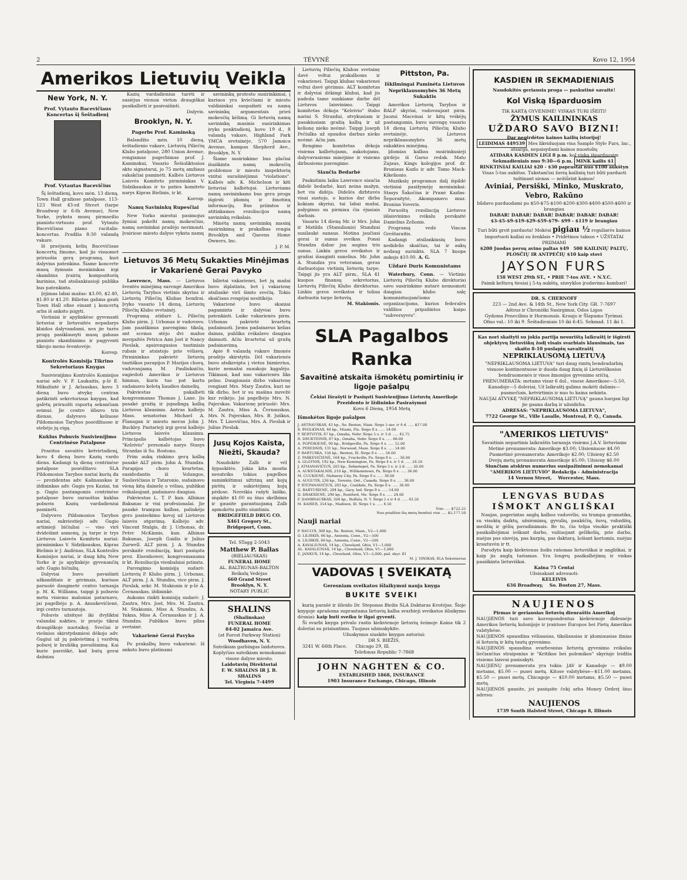2 TĖVYNĖ Kovo 12, 1954
Amerikos Lietuvių Veikla
New York, N. Y.
Prof. Vytauto Bacevičiaus Koncertas šį Šeštadienį
Prof. Vytautas Bacevičius
Šį šeštadienį, kovo mėn. 13 dieną, Town Hall gražiose patalpose, 113-123 West 43-rd Street (tarpe Broadway ir 6-th Avenue), New Yorke, įvyksta musų pirmaeilio pianisto-virtuozo prof. Vytauto Bacevičiaus piano racitalis-koncertas. Pradžia 8:30 valandą vakare.
Iš praėjusių kelių Bacevičiaus koncertų žinome, kad jis visuomet priruošia gerą programą, kuri dalyvius patenkina. Šiame koncerte musų žymusis menininkas irgi skambins įvairių kompozitorių kurinius, tad atsilankiusioji publika bus patenkinta.
Įėjimas labai mažas: $3.00, $2.40, $1.80 ir $1.20. Bilietus galima gauti Town Hall ofise einant į koncertą arba iš anksto įsigyti.
Vietiniai ir apylinkėse gyvenanti lietuviai ir lietuvaitės nepadarys klaidos dalyvaudami, nes jie turės progą pasiklausyti musų gabaus pianisto skambinimo ir pagyventi tikrojo meno šventovėje.
Koresp.
Kontrolės Komisija Tikrino Sekretoriaus Knygas
Susivienijimo Kontrolės Komisijos nariai adv. V. F. Laukaitis, p-lė E. Mikužiutė ir J. Arlauskas, kovo 3 dieną buvo atvykę centran patikrinti sekretoriaus knygas, kad galėtų priruošti raportą sekančiam seimui. Jie centre išbuvo tris dienas, dalyvavo keliuose Pildomosios Tarybos posėdžiuose ir stebėjo jų eigą.
Kuklus Pobuvis Susivienijimo Centrinėse Patalpose
Praeitos savaitės ketvirtadienį, kovo 4 dieną buvo Kazių vardo diena. Kadangi tą dieną centrinėse patalpose posėdžiavo SLA Pildomosios Tarybos nariai kurių du — prezidentas adv. Kalinauskas ir iždininkas adv. Gugis yra Kaziai, tai p. Gugio pastangomis centrinėse patalpose buvo suruoštas kuklus pobuvis Kazių vardadieniui paminėti.
Dalyvavo Pildomosios Tarybos nariai, sukviestieji adv. Gugio artimieji bičiuliai — viso virš dvidešimt asmenų, jų tarpe ir trys Lietuvos Laisvės Komiteto nariai: pirmininkas V. Sidzikauskas, Kipras Bielinis ir J. Audėnas, SLA Kontrolės Komisijos nariai, ir daug kitų New Yorke ir jo apylinkėje gyvenančių adv. Gugio bičiulių.
Dalyviai buvo pavaišinti užkandžiais ir gėrimais, kuriuos paruošė daugmetė centro tarnauja p. M. K. Williams, taipgi ji pobuvio metu visiems maloniai patarnavo, jai pagelbėjo p. A. Anuskevičienė, irgi centro tarnautoja.
Pobuvis užsitęsė iki dvyliktai valandai nakties, ir praėjo tikrai draugiškoje nuotaikoj. Svečiai ir viešnios skirstydamiesi dėkojo adv. Gugiui už jų pakvietimą į vardvių pobuvį ir brolišką pavaišinimą. Kai kurie pareiškė, kad butų gerai dažniau
Kazių vardadienius turėti ir susiėjus vienon vieton draugiškai pasikalbėti ir pasivaišinti.
Dalyvis.
Brooklyn, N. Y.
Pagerbs Prof. Kaminską
Balandžio mėn. 10 dieną, šeštadienio vakare, Lietuvių Piliečių Klubo patalpose, 280 Union Avenue, rengiamas pagerbimas prof. J. Kaminskui, Vasario Šešioliktosios akto signatarui, jo 75 metų amžiaus sukakčiai paminėti. Kalbės Lietuvos Laisvės Komiteto pirmininkas V. Sidzikauskas ir to paties komiteto narys Kipras Bielinis, ir kt.
Koresp.
Namų Savininkų Rupesčiai
New Yorko miestui pasimojus žymiai pakelti namų mokesčius, namų savininkai pradėjo nerimauti. Įvairiose miesto dalyse vyksta namų
savininkų protesto susirinkimai, į kuriuos yra kviečiami ir miesto valdininkai suspažinti su namų savininkų argumentais prieš mokesčių kėlimą. Gi lietuvių namų savininkų masinis susirinkimas įvyks penktadienį, kovo 19 d., 8 valandą vakare, Highland Park YMCA svetainėje, 570 Jamaica Avenue, kampas Shepherd Ave., Brooklyn, N. Y.
Šiame susirinkime bus plačiai išaiškinta namų mokesčių problemos ir miesto inspektorių vizitai surašinėjimui "violations". Kalbės adv. K. Michelson ir kiti lietuviai kalbėtojai. Lietuviams namų savininkams bus gera proga išgirsti įdomių ir žinotinų informacijų. Bus priimtos ir atitinkamos rezoliucijos namų savininkų reikalais.
Minėtą namų savininkų masinį susirinkimą ir prakalbas rengia Brooklyn and Queens Home Owners, Inc.
J. P. M.
Lietuvos 36 Metų Sukakties Minėjimas ir Vakarienė Gerai Pavyko
Lawrence, Mass. — Lietuvos šventės minėjimą surengė Amerikos Lietuvių Tarybos vietinis skyrius ir Lietuvių Piliečių Klubas bendrai. Įvyko vasario 14 dieną, Lietuvių Piliečių Klubo svetainėj.
Programą atidarė L. Piliečių Klubo pirm. J. Urbonas ir vadovavo. Jam paaiškinus parengimo tikslą, ant scenos atėjo dvi mažos mergaitės Petrica Ann Jost ir Nancy Pieslak, apsirengusios tautiniais rubais ir atsistojo prie vėliavų. Pirmininkas pakvietė lietuvių tautiškos parapijos P. Marijos chorą, vadovaujamą M. Pauliukaičio, sugiedoti Amerikos ir Lietuvos himnus, kuris tuo pat kartu sudainavo keletą liaudies dainelių.
Pakviestas pakalbėti kongresmanas Thomas J. Lane. Jis pasakė gražią ir įspudingą kalbą Lietuvos klausimu. Antras kalbėjo Mass. senatorius Michael A. Flanagan ir miesto meras John J. Buckley. Pastarieji irgi gerai kalbėjo Lietuvos laisvės klausimu. Principalis kalbėtojas buvo "Keleivio" personalo narys Stasys Strazdas iš So. Bostono.
Prim aukų rinkimo gerą kalbą pasakė ALT pirm. John A. Stundza. Parapijos choro kvartetas, susidedantis iš Volungos, Suslavičiaus ir Tataronio, sudainavo vieną kitą dainelę o vėliau, publikai reikalaujant, padainavo daugiau.
Pakviestas L. T. P. kun. Albinas Bakunas ir visi profesionalai. Jie pasakė trumpas kalbas, palinkėjo gero pasisekimo kovoj už Lietuvos laisvės atgavimą. Kalbėjo adv. Vincent Stulgis, dr. J. Urbonas, dr. Peter McKinnis, kun. Albinas Bakunas, Joseph Gaidis ir Julius Zurwell. ALT pirm. J. A. Stundza perskaitė rezoliuciją, kuri pasiųsta prez. Eisenhower, kongresmanams ir kt. Rezoliucija vienbalsiai priimta.
Parengimo komisiją sudarė: Lietuvių P. Klubo pirm. J. Urbonas, ALT pirm. J. A. Stundza, vice pirm. J. Pieslak, sekr. M. Stakionis ir p-lė A. Černauskas, iždininkė.
Aukoms rinkti komisiją sudarė: J. Zautra, Mrs. Jost, Mrs. M. Zautra, M. Stakionis, Miss A. Stundza, A. Yukna, Miss A. Černauskas ir J. A. Stundza. Publikos buvo pilna svetainė.
Vakarienė Gerai Pavyko
Po prakalbų buvo vakarienė. Iš anksto buvo platinami
bilietai vakarienei, bet jų mažai buvo išplatinta, bet į vakarienę atsilankė virš šimto svečių. Tokio skaičiaus rengėjai nesitikėjo.
Vakarienė buvo skaniai pagaminta ir dalyviai buvo patenkinti. Laike vakarienės pirm. Urbonas pakvietė kvartetą padainuoti. Jiems padainavus kelias dainas, publika reikalavo daugiau dainuoti. Ačiu kvartetui už gražų padainavimą.
Apie 8 valandą vakare žmonės pradėjo skirstytis. Dėl vakarienės buvo atsikreipta į vietos biznierius, kurie nemažai suaukojo kągalėjo. Tikimasi, kad nuo vakarienės liks pelno. Daugiausia dirbo vakarienę rengiant Mrs. Mary Zautra, kuri ne tik dirbo, bet ir su mašina nuvežė kur reikėjo. Jai pagelbėjo Mrs. N. Pajerskas. Vakarienę priruošė: Mrs. M. Zautra, Miss A. Černauskas, Mrs. N. Pajerskas, Mrs. B. Juškus, Mrs. T. Lisevičius, Mrs. A. Pieslak ir Julius Pieslak.
Jusų Kojos Kaista, Niežti, Skauda?
Naudokite Zalb ir vėl šypsokitės. Jokia kita mostis nesuteiks tokios pagelbos sumінkštimui užtrinų ant kojų pirštų ir sukietėjimų kojų pėdose. Nereikia rašyti laiško, siųskite $1.00 su šiuo skelbimu ir gausite garantuojamą Zalb apmokėtu pašto siuntiniu.
BRIDGEFIELD DRUG CO.
X461 Gregory St.,
Bridgeport, Conn.
Tel. STagg 2-5043
Matthew P. Ballas
(BIELIAUSKAS)
FUNERAL HOME
AL. BALTRUNAS-BALTON
Reikalų Vedėjas
660 Grand Street
Brooklyn, N. Y.
NOTARY PUBLIC
SHALINS
(Shalinskas)
FUNERAL HOME
84-02 Jamaica Ave.
(at Forest Parkway Station)
Woodhaven, N. Y.
Suteikiam garbingas laidotuves. Koplyčias suteikiam nemokamai visose dalyse miesto.
Laidotuvių Direktoriai
F. W. SHALINS IR J. B. SHALINS
Tel. Virginia 7-4499
Lietuvių Piliečių Klubas svetainę davė veltui prakalboms ir vakarienei. Taipgi klubas vakarienei veltui davė gėrimus. ALT komitetas ir dalyviai dėkingi klubui, kad jis padeda tame sunkiame darbe dėl Lietuvos laisvinimo. Taipgi komitetas dėkoja "Keleivio" štabo nariui S. Strazdui, atvykusiam ir pasakiusiam gražią kalbą ir už kelionę nieko neėmė. Taipgi Joseph Pečiulka už spaudos darbus nieko neėmė. Ačiu jam.
Rengimo komitetas dėkoja visiems kalbėtojams, aukotojams, dalyvavusiems minėjime ir visiems dirbusiems parengime.
Siaučia Bedarbė
Paskutiniu laiku Lawrence siaučia didelė bedarbė, kuri neina mažyn, bet vis didėja. Didelės dirbtuvės visai sustojo, o kurios dar dirba kokiam skyriui, tai labai mažai, palyginus su pirmiau čia ėjusiais darbais.
Vasario 14 dieną Mr. ir Mrs. John ir Matilda (Stanulionis) Stundzai susilaukė sunaus. Motina jaučiasi gerai ir sunus sveikas. Ponai Stundza dabar jau augina tris sunus. Linkiu geros sveikatos ir gražiai išauginti sunelius. Mr. John A. Stundza yra veteranas, geras darbuotojas vietinių lietuvių tarpe. Taipgi jis yra ALT pirm., SLA 41 kuopos finansų sekretorius, Lietuvių Piliečių Klubo direktorius. Linkiu geros sveikatos ir toliau darbuotis tarpe lietuvių.
M. Stakionis.
Pittston, Pa.
Iškilmingai Paminėta Lietuvos Nepriklausomybės 36 Metų Sukaktis
Amerikos Lietuvių Tarybos ir BALF skyriai, vadovaujant pirm. Juozui Maceinai ir kitų veikėjų pastangomis, buvo surengę vasario 14 dieną Lietuvių Piliečių Klubo svetainėje, Lietuvos nepriklausomybės 36 metų sukakties minėjimą.
Įdomias kalbas susirinkusieji girdėjo iš Garso redak. Mato Zujaus, Kings kolegijos prof. dr. Broniaus Kazlo ir adv. Tamo Mack-Kikelionio.
Muzikalę programos dalį išpildė vietiniai pasižymėję menininkai: Stasys Šakočius ir Pranė Kazlas-Šeporaitytė, Akompanavo muz. Bronius Voveris.
Paruoštą rezoliuciją Lietuvos išlaisvinimo reikalu perskaitė Danielius Zelionis.
Programą vedė Vincas Greštaraitis.
Kadangi atsilankiusių buvo nedidelis skaičius, tai ir aukų nedaug surinkta. SLA 7 kuopa aukojo $10.00. A. G.
Uždarė Duris Komunistams
Waterbury, Conn. — Vietinio Lietuvių Piliečių Klubo direktoriai savo susirinkime nutarė nenuomoti daugiau klubo salę komunistuojančioms organizacijoms, kurios federalės valdžios pripažintos kaipo "subversyvės".
SLA Pagalbos Ranka
Savaitinė atskaita išmokėtų pomirtinių ir ligoje pašalpų
Čekiai Išrašyti ir Pasiųsti Susivienijimo Lietuvių Amerikoje Prezidento ir Iždininko Pasirašymui
Kovo 6 Dieną, 1954 Metų
Išmokėtos ligoje pašalpos
J. ASTRAUSKAS, 43 kp., So. Boston, Mass. Sirgo 5 sav. ir 4 d. ..... $17.00
S. SVOLKINAS, 44 kp., Miami, Fla. Sirgo 8 s. ..... 54.00
P. SERTVITIS, 87 kp., Omaha, Nebr. Sirgo 5 s. ir 3 d. ..... 42.75
R. DRUKTEINIS, 87 kp., Omaha, Nebr. Sirgo 8 s. ..... 66.00
A. POPEIKIENĖ, 90 kp., Bridgeville, Pa. Sirgo 4 s. ..... 12.00
A. PEREDNIS, 131 kp., Norwood, Mass. Sirgo 8 s. ..... 54.00
P. BARTUSKA, 156 kp., Benton, Ill. Sirgo 8 s. ..... 54.00
Z. PASKEVIČIENĖ, 164 kp., Frackville, Pa. Sirgo 8 s. ..... 36.00
A. GLOTNIS, 192 kp., New Kensington, Pa. Sirgo 4 s. ir 1 d. ..... 24.50
J. ATMANAVIČIUS, 203 kp., Sebastopol, Pa. Sirgo 3 s. ir 2 d. ..... 20.00
A. AUKSTAKALNIS, 210 kp., Williamstown, Pa. Sirgo 8 s. ..... 36.00
M. CUCKIENĖ, Mahanoy City, Pa. Sirgo 8 s. ..... 36.00
A. AUGUTIS, 236 kp., Toronto, Ont., Canada. Sirgo 8 s. ..... 36.00
P. STEPANAVIČIUS, 283 kp., Coaldale, Pa. Sirgo 8 s. ..... 36.00
G. BARTUSIENĖ, 284 kp., Gary, Ind. Sirgo 8 s. ..... 54.00
D. DRAKSIENĖ, 290 kp., Rumford, Me. Sirgo 8 s. ..... 24.00
F. DAMBRAUSKAS, 304 kp., Buffalo, N. Y. Sirgo 5 s ir 4 d. ..... 43.50
M. KAISER, 354 kp., Madison, Ill. Sirgo 1 s. ..... 4.50
Viso ..... $722.25
Nuo pradžios šių metų bendrai viso ..... $5,177.50
Nauji nariai
P. SAULYS, 308 kp., So. Boston, Mass., V2—1,000
O. LILISKIS, 66 kp., Ansonia, Conn., V2—500
A. LILISKIS, 66 kp., Ansonia, Conn., V2—500
A. KAVALIUNAS, 14 kp., Cleveland, Ohio, V1—1,000
AL. KAVALIUNAS, 14 kp., Cleveland, Ohio, V1—1,000
Z. JANKUS, 14 kp., Cleveland, Ohio, V3—2,000, paš. skyr. III
M. J. VINIKAS, SLA Sekretorius
VADOVAS Į SVEIKATĄ
Geresniam sveikatos išlaikymui nauja knyga
BUKITE SVEIKI
kurią parašė ir išleido Dr. Steponas Biežis SLA Daktaras Kvotėjas. Šioje knygoje aprašoma suprantama lietuvių kalba svarbieji sveikatos išlaikymo dėsniai: kaip buti sveiku ir ilgai gyventi.
Ši svarbi knyga privalo rastis kiekvienoje lietuvių šeimoje Kaina tik 2 doleriai su prisiuntimu. Tuojaus užsisakykite.
Užsakymus siuskite knygos autoriui:
DR S. BIEŽIS,
3241 W. 66th Place, Chicago 29, Ill.
Telefonas Republic 7-7868
JOHN NAGHTEN & CO.
ESTABLISHED 1868, INSURANCE
1903 Insurance Exchange, Chicago, Illinois
KASDIEN IR SEKMADIENIAIS
Naudokitės geriausia proga — paskutinė savaitė!
Kol Viską Išparduosim
TIK KARTĄ GYVENIME! VISKAS TURI IŠEITI!
ŽYMUS KAILININKAS
UŽDARO SAVO BIZNI!
Dar negirdėtos kainos kailių istorijoj!
LEIDIMAS 449539 Mes likviduojam visa Sample Style Furs, Inc., atsarga, nepaisydami kainos nuostolių
ATIDARA KASDIEN LIGI 8 p.m. kol viską išparduosim
Sekmadieniais nuo 9:30—6 p.m. MINK kailis $1
RINKTINIAI KAILIAI $20 - $30 paprastai nuo $100 aukštyn
Visas 5-tas aukštas. Tukstančiai žavių kailinių turi būti parduoti tuštinant sienas — nežiūrint kainos!
Aviniai, Persiški, Minko, Muskrato, Vebro, Rakūno
būdavo parduodami po $50-$75-$100-$200-$300-$400-$500-$600 ir brangiau
DABAR! DABAR! DABAR! DABAR! DABAR! DABAR!
$3-$5-$9-$19-$29-$59-$79- $99 - $119 ir brangiau
Turi būti greit parduota! Mokėsi pigiau ½ reguliarės kainos
Importuoti kailiai su ženklais • Pridėtinos taksos • UŽSTATAI PRIIMAMI
$200 Juodas persų avino paltas $49 500 KAILINIŲ PALTŲ, PLOSČIŲ IR ANTPEČIŲ $10 kaip stovi
JAYSON FURS
158 WEST 29th ST., • PRIE 7-tos AVE. • N.Y.C.
Paimk keltuvą tiesiai į 5-tą aukštą, siuvyklos įrodavimo kambari!
DR. S. CHERNOFF
223 — 2nd Ave. & 14th St., New York City. GR. 7-7697
Aštrus ir Chroniški Susirgimai, Odos Ligos
Gydoma Penecilinu ir Hormonais. Kraujo ir Šlapumo Tyrimai.
Ofiso val.: 10 iki 9. Šeštadieniais 10 iki 6:45. Sekmad. 11 iki 1.
Kas nori skaityti su jokia partija nesurištą laikraštį ir išgirsti objektyvų lietuviškų žodį visais svarbiais klausimais, tas skaito 8-10 puslapių savaitraštį
NEPRIKLAUSOMĄ LIETUVĄ
"NEPRIKLAUSOMA LIETUVA" turi daug rimtų bendradarbių visuose kontinentuose ir duoda daug žinių iš Lietuviškosios bendruomenės ir visos žmonijos gyvenimo sričių.
PRENUMERATA: metams visur 6 dol., visose Amerikose—5.50, Kanadoje—5 doleriai, Už laikraštį galima mokėti dalimis—pusmečiais, ketvirtimis ir nuo to kaina nekinta.
NAUJAI ATVYKĘ "NEPRIKLAUSOMĄ LIETUVĄ" gauna bargan ligi jie gauna darbą ir užsidirba.
ADRESAS: "NEPRIKLAUSOMA LIETUVA",
7722 George St., Ville Lasalle, Montreal, P. Q., Canada.
"AMERIKOS LIETUVIS"
Savaitinis nepartinis laikraštis tarnauja visiems J.A.V. lietuviams
Metinė prenumerata: Amerikoje $3.00; Užsieniuose $4.00
Pusmetinė prenumerata: Amerikoje $2.00; Užsieny $2.50
Dvejų metų prenumerata Amerikoje $5.00; Užsieny $6.00
Siunčiam atskirus numerius susipažinimui nemokamai
"AMERIKOS LIETUVIO" Redakcija - Administracija
14 Vernon Street, Worcester, Mass.
LENGVAS BUDAS
IŠMOKT ANGLIŠKAI
Naujas, pagerintas anglų kalbos vadovėlis, su trumpa gramatika, su visokių daiktų, užsiėmimų, gyvulių, paukščių, žuvų, vabzdžių, medžių ir gėlių pavadinimais. Be to, čia telpa visokie praktiški pasikalbėjimai ieškant darbo, važiuojant gelžkelių, prie darbo, nuėjus pas siuvėją, pas kurpių, pas daktarą, lošiant kortomis, nuėjus krautuvėn ir tt.
Parodyta kaip kiekvienas žodis rašomas lietuviškai ir angliškai, ir kaip jis anglų tariamas. Yra lengvų pasikalbėjimų ir viskas paaiškinta lietuviškai.
Kaina 75 Centai
Užsisakant adresuoti:
KELEIVIS
636 Broadway, So. Boston 27, Mass.
NAUJIENOS
Pirmas ir geriausias lietuvių dienraštis Amerikoj
NAUJIENOS turi savo korespondentus kiekvienoje didesnėje Amerikos lietuvių kolonijoje ir įvairiose Europos bei Pietų Amerikos valstybėse.
NAUJIENOS spausdina vėliausias, tiksliausias ir įdomiausias žinias iš lietuvių ir kitų tautų gyvenimo.
NAUJIENOS spausdina svarbesnius lietuvių gyvenimo reikalus liečiančius straipsnius ir "Kritikos bei polemikos" skyriuje leidžia visiems laisvai pasisakyti.
NAUJIENŲ prenumerata yra tokia: JAV ir Kanadoje — $9.00 metams, $5.00 — pusei metų. Kitose valstybėse—$11.00 metams, $5.50 — pusei metų. Chicagoje — $10.00 metams, $5.50 — pusei metų.
NAUJIENOS gausite, jei pasiųsite čekį arba Money Orderį šiuo adresu:
NAUJIENOS
1739 South Halsted Street, Chicago 8, Illinois